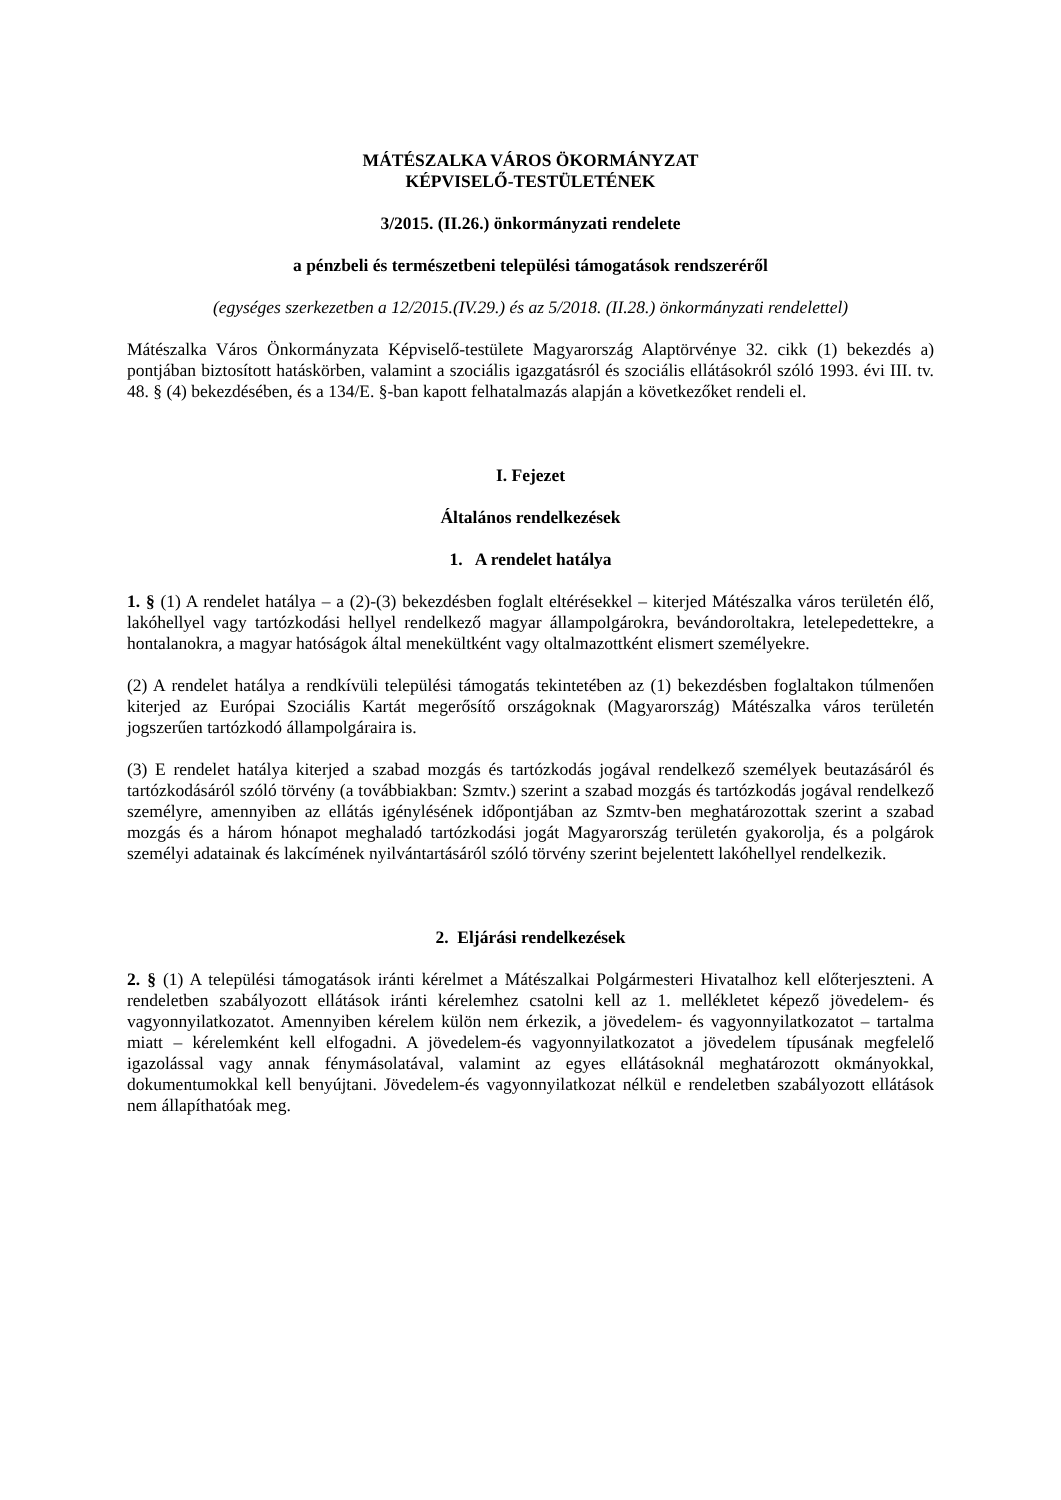MÁTÉSZALKA VÁROS ÖKORMÁNYZAT
KÉPVISELŐ-TESTÜLETÉNEK
3/2015. (II.26.) önkormányzati rendelete
a pénzbeli és természetbeni települési támogatások rendszeréről
(egységes szerkezetben a 12/2015.(IV.29.) és az 5/2018. (II.28.) önkormányzati rendelettel)
Mátészalka Város Önkormányzata Képviselő-testülete Magyarország Alaptörvénye 32. cikk (1) bekezdés a) pontjában biztosított hatáskörben, valamint a szociális igazgatásról és szociális ellátásokról szóló 1993. évi III. tv. 48. § (4) bekezdésében, és a 134/E. §-ban kapott felhatalmazás alapján a következőket rendeli el.
I. Fejezet
Általános rendelkezések
1. A rendelet hatálya
1. § (1) A rendelet hatálya – a (2)-(3) bekezdésben foglalt eltérésekkel – kiterjed Mátészalka város területén élő, lakóhellyel vagy tartózkodási hellyel rendelkező magyar állampolgárokra, bevándoroltakra, letelepedettekre, a hontalanokra, a magyar hatóságok által menekültként vagy oltalmazottként elismert személyekre.
(2) A rendelet hatálya a rendkívüli települési támogatás tekintetében az (1) bekezdésben foglaltakon túlmenően kiterjed az Európai Szociális Kartát megerősítő országoknak (Magyarország) Mátészalka város területén jogszerűen tartózkodó állampolgáraira is.
(3) E rendelet hatálya kiterjed a szabad mozgás és tartózkodás jogával rendelkező személyek beutazásáról és tartózkodásáról szóló törvény (a továbbiakban: Szmtv.) szerint a szabad mozgás és tartózkodás jogával rendelkező személyre, amennyiben az ellátás igénylésének időpontjában az Szmtv-ben meghatározottak szerint a szabad mozgás és a három hónapot meghaladó tartózkodási jogát Magyarország területén gyakorolja, és a polgárok személyi adatainak és lakcímének nyilvántartásáról szóló törvény szerint bejelentett lakóhellyel rendelkezik.
2. Eljárási rendelkezések
2. § (1) A települési támogatások iránti kérelmet a Mátészalkai Polgármesteri Hivatalhoz kell előterjeszteni. A rendeletben szabályozott ellátások iránti kérelemhez csatolni kell az 1. mellékletet képező jövedelem- és vagyonnyilatkozatot. Amennyiben kérelem külön nem érkezik, a jövedelem- és vagyonnyilatkozatot – tartalma miatt – kérelemként kell elfogadni. A jövedelem-és vagyonnyilatkozatot a jövedelem típusának megfelelő igazolással vagy annak fénymásolatával, valamint az egyes ellátásoknál meghatározott okmányokkal, dokumentumokkal kell benyújtani. Jövedelem-és vagyonnyilatkozat nélkül e rendeletben szabályozott ellátások nem állapíthatóak meg.